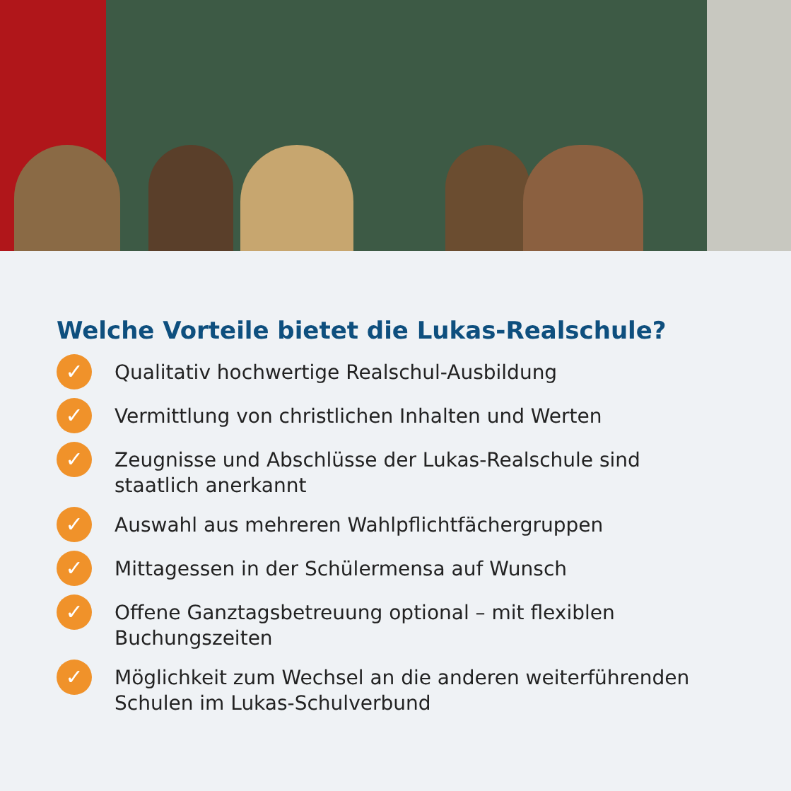Welche Vorteile bietet die Lukas-Realschule?
✓ Qualitativ hochwertige Realschul-Ausbildung
✓ Vermittlung von christlichen Inhalten und Werten
✓ Zeugnisse und Abschlüsse der Lukas-Realschule sind
staatlich anerkannt
✓ Auswahl aus mehreren Wahlpflichtfächergruppen
✓ Mittagessen in der Schülermensa auf Wunsch
✓ Offene Ganztagsbetreuung optional – mit flexiblen
Buchungszeiten
✓ Möglichkeit zum Wechsel an die anderen weiterführenden
Schulen im Lukas-Schulverbund